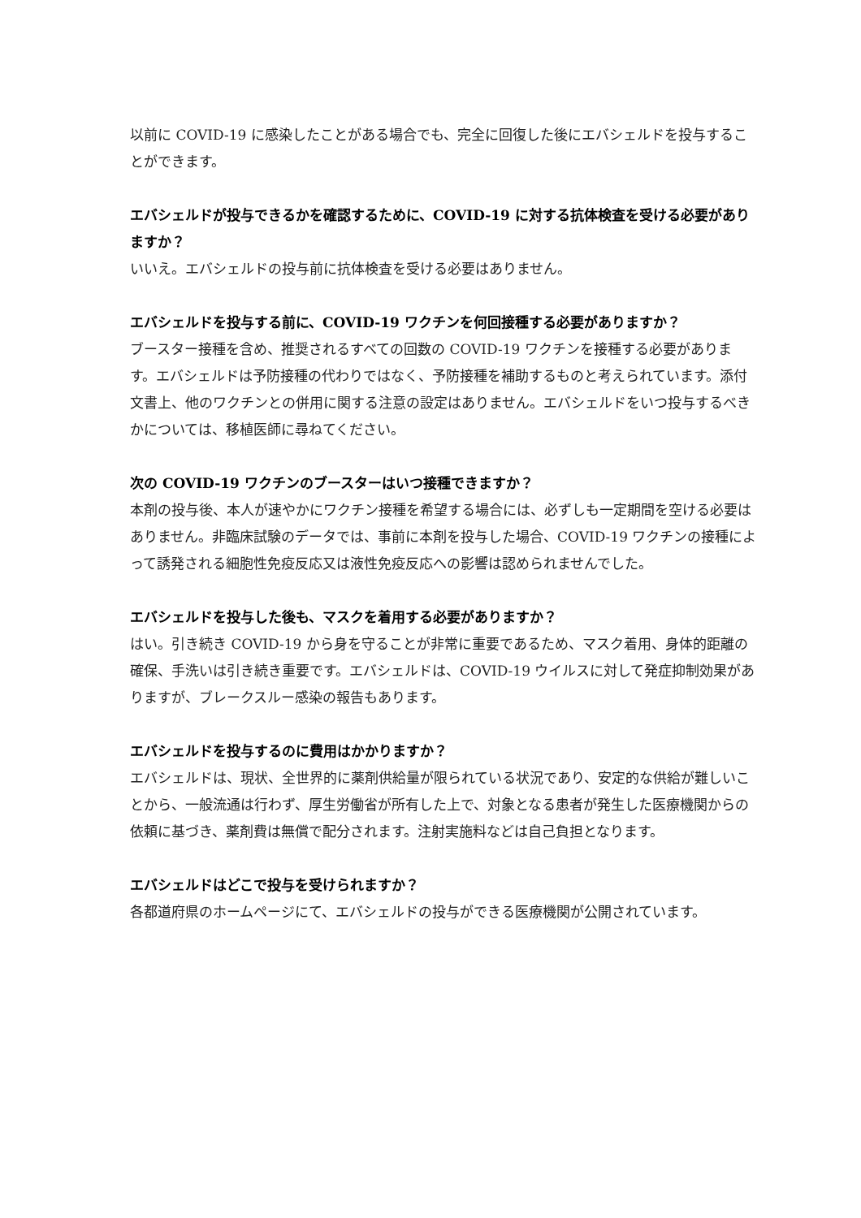以前に COVID-19 に感染したことがある場合でも、完全に回復した後にエバシェルドを投与することができます。
エバシェルドが投与できるかを確認するために、COVID-19 に対する抗体検査を受ける必要がありますか？
いいえ。エバシェルドの投与前に抗体検査を受ける必要はありません。
エバシェルドを投与する前に、COVID-19 ワクチンを何回接種する必要がありますか？
ブースター接種を含め、推奨されるすべての回数の COVID-19 ワクチンを接種する必要があります。エバシェルドは予防接種の代わりではなく、予防接種を補助するものと考えられています。添付文書上、他のワクチンとの併用に関する注意の設定はありません。エバシェルドをいつ投与するべきかについては、移植医師に尋ねてください。
次の COVID-19 ワクチンのブースターはいつ接種できますか？
本剤の投与後、本人が速やかにワクチン接種を希望する場合には、必ずしも一定期間を空ける必要はありません。非臨床試験のデータでは、事前に本剤を投与した場合、COVID-19 ワクチンの接種によって誘発される細胞性免疫反応又は液性免疫反応への影響は認められませんでした。
エバシェルドを投与した後も、マスクを着用する必要がありますか？
はい。引き続き COVID-19 から身を守ることが非常に重要であるため、マスク着用、身体的距離の確保、手洗いは引き続き重要です。エバシェルドは、COVID-19 ウイルスに対して発症抑制効果がありますが、ブレークスルー感染の報告もあります。
エバシェルドを投与するのに費用はかかりますか？
エバシェルドは、現状、全世界的に薬剤供給量が限られている状況であり、安定的な供給が難しいことから、一般流通は行わず、厚生労働省が所有した上で、対象となる患者が発生した医療機関からの依頼に基づき、薬剤費は無償で配分されます。注射実施料などは自己負担となります。
エバシェルドはどこで投与を受けられますか？
各都道府県のホームページにて、エバシェルドの投与ができる医療機関が公開されています。